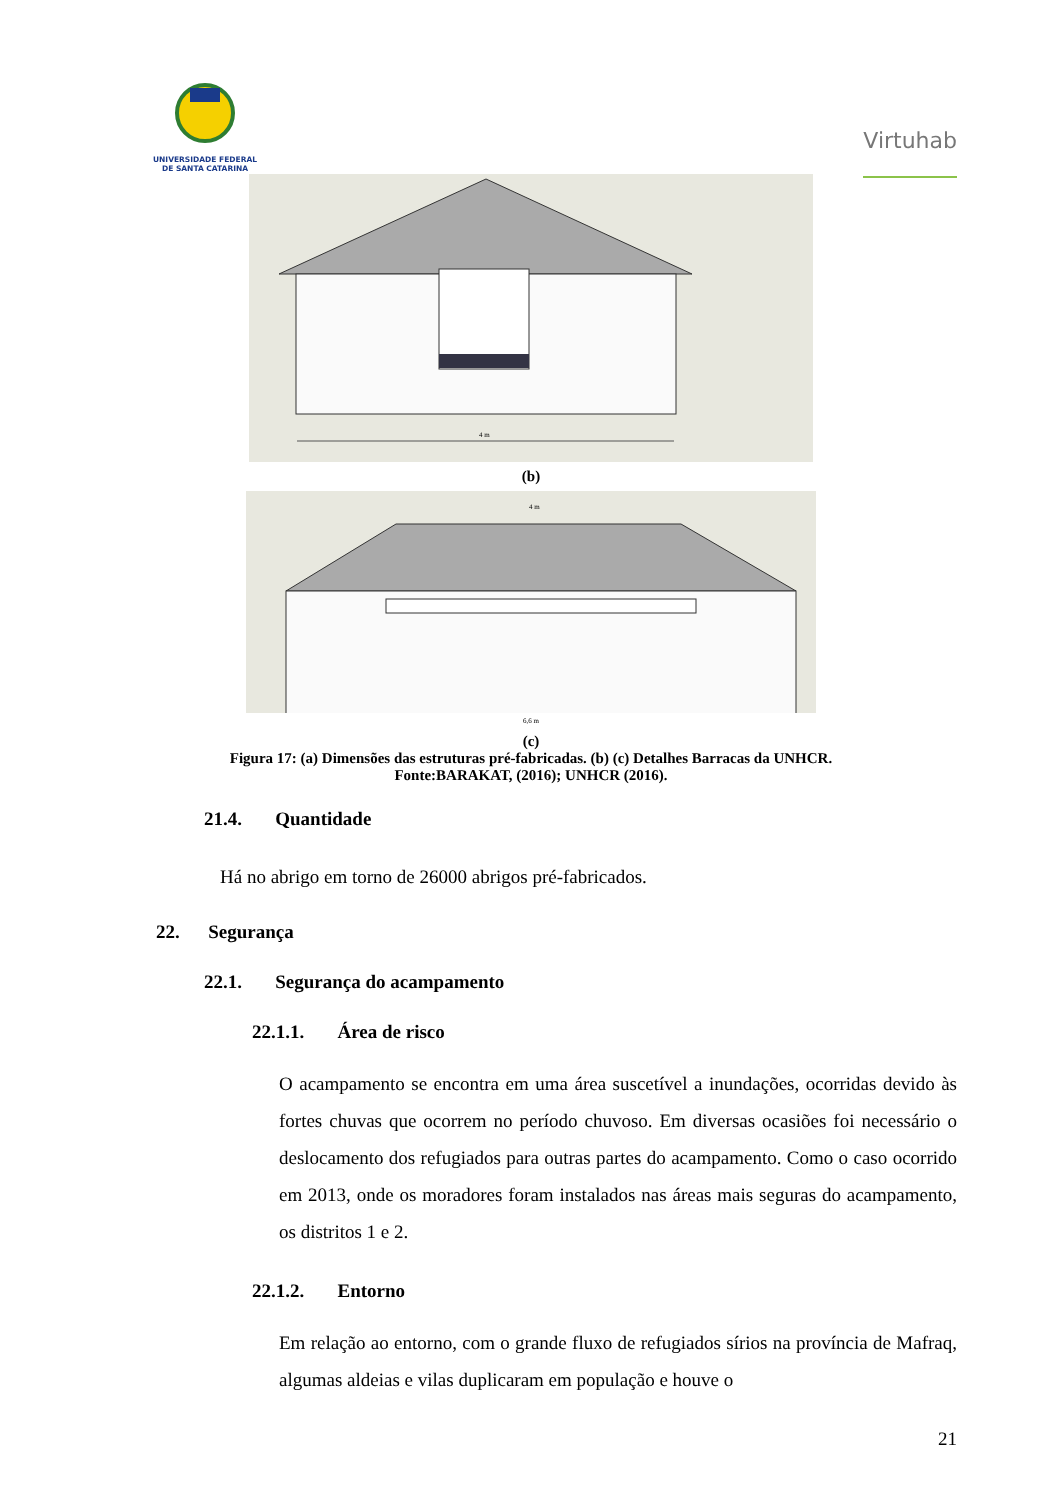UNIVERSIDADE FEDERAL
DE SANTA CATARINA
Virtuhab
4 m
(b)
4 m
6,6 m
(c)
Figura 17: (a) Dimensões das estruturas pré-fabricadas. (b) (c) Detalhes Barracas da UNHCR.
Fonte:BARAKAT, (2016); UNHCR (2016).
21.4. Quantidade
Há no abrigo em torno de 26000 abrigos pré-fabricados.
22. Segurança
22.1. Segurança do acampamento
22.1.1. Área de risco
O acampamento se encontra em uma área suscetível a inundações, ocorridas devido às fortes chuvas que ocorrem no período chuvoso. Em diversas ocasiões foi necessário o deslocamento dos refugiados para outras partes do acampamento. Como o caso ocorrido em 2013, onde os moradores foram instalados nas áreas mais seguras do acampamento, os distritos 1 e 2.
22.1.2. Entorno
Em relação ao entorno, com o grande fluxo de refugiados sírios na província de Mafraq, algumas aldeias e vilas duplicaram em população e houve o
21